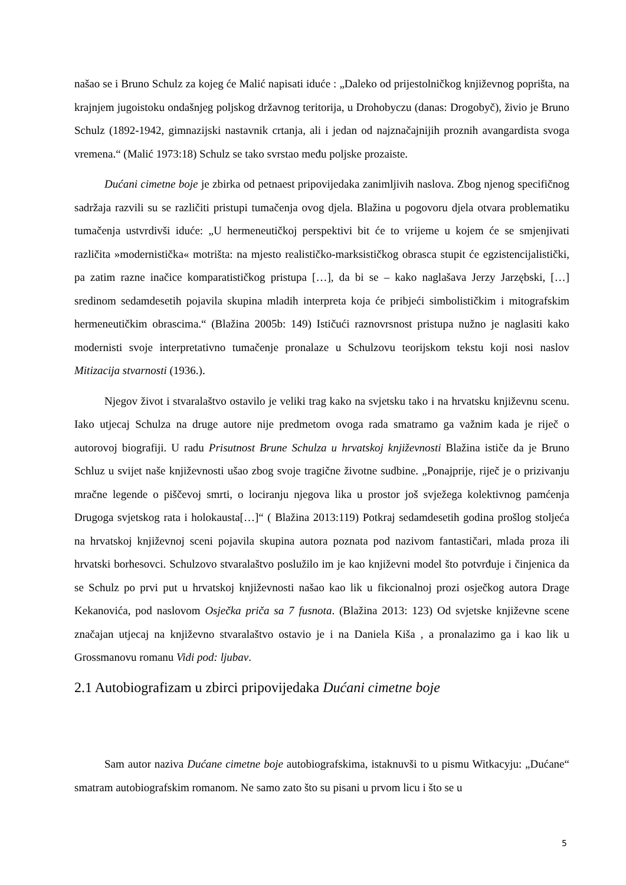našao se i Bruno Schulz za kojeg će Malić napisati iduće : „Daleko od prijestolničkog književnog poprišta, na krajnjem jugoistoku ondašnjeg poljskog državnog teritorija, u Drohobyczu (danas: Drogobyč), živio je Bruno Schulz (1892-1942, gimnazijski nastavnik crtanja, ali i jedan od najznačajnijih proznih avangardista svoga vremena.“ (Malić 1973:18) Schulz se tako svrstao među poljske prozaiste.
Dućani cimetne boje je zbirka od petnaest pripovijedaka zanimljivih naslova. Zbog njenog specifičnog sadržaja razvili su se različiti pristupi tumačenja ovog djela. Blažina u pogovoru djela otvara problematiku tumačenja ustvrdivši iduće: „U hermeneutičkoj perspektivi bit će to vrijeme u kojem će se smjenjivati različita »modernistička« motrišta: na mjesto realističko-marksističkog obrasca stupit će egzistencijalistički, pa zatim razne inačice komparatističkog pristupa […], da bi se – kako naglašava Jerzy Jarzębski, […] sredinom sedamdesetih pojavila skupina mladih interpreta koja će pribjeći simbolističkim i mitografskim hermeneutičkim obrascima.“ (Blažina 2005b: 149) Ističući raznovrsnost pristupa nužno je naglasiti kako modernisti svoje interpretativno tumačenje pronalaze u Schulzovu teorijskom tekstu koji nosi naslov Mitizacija stvarnosti (1936.).
Njegov život i stvaralaštvo ostavilo je veliki trag kako na svjetsku tako i na hrvatsku književnu scenu. Iako utjecaj Schulza na druge autore nije predmetom ovoga rada smatramo ga važnim kada je riječ o autorovoj biografiji. U radu Prisutnost Brune Schulza u hrvatskoj književnosti Blažina ističe da je Bruno Schluz u svijet naše književnosti ušao zbog svoje tragične životne sudbine. „Ponajprije, riječ je o prizivanju mračne legende o piščevoj smrti, o lociranju njegova lika u prostor još svježega kolektivnog pamćenja Drugoga svjetskog rata i holokausta[…]“ ( Blažina 2013:119) Potkraj sedamdesetih godina prošlog stoljeća na hrvatskoj književnoj sceni pojavila skupina autora poznata pod nazivom fantastičari, mlada proza ili hrvatski borhesovci. Schulzovo stvaralaštvo poslužilo im je kao književni model što potvrđuje i činjenica da se Schulz po prvi put u hrvatskoj književnosti našao kao lik u fikcionalnoj prozi osječkog autora Drage Kekanovića, pod naslovom Osječka priča sa 7 fusnota. (Blažina 2013: 123) Od svjetske književne scene značajan utjecaj na književno stvaralaštvo ostavio je i na Daniela Kiša , a pronalazimo ga i kao lik u Grossmanovu romanu Vidi pod: ljubav.
2.1 Autobiografizam u zbirci pripovijedaka Dućani cimetne boje
Sam autor naziva Dućane cimetne boje autobiografskima, istaknuvši to u pismu Witkacyju: „Dućane“ smatram autobiografskim romanom. Ne samo zato što su pisani u prvom licu i što se u
5